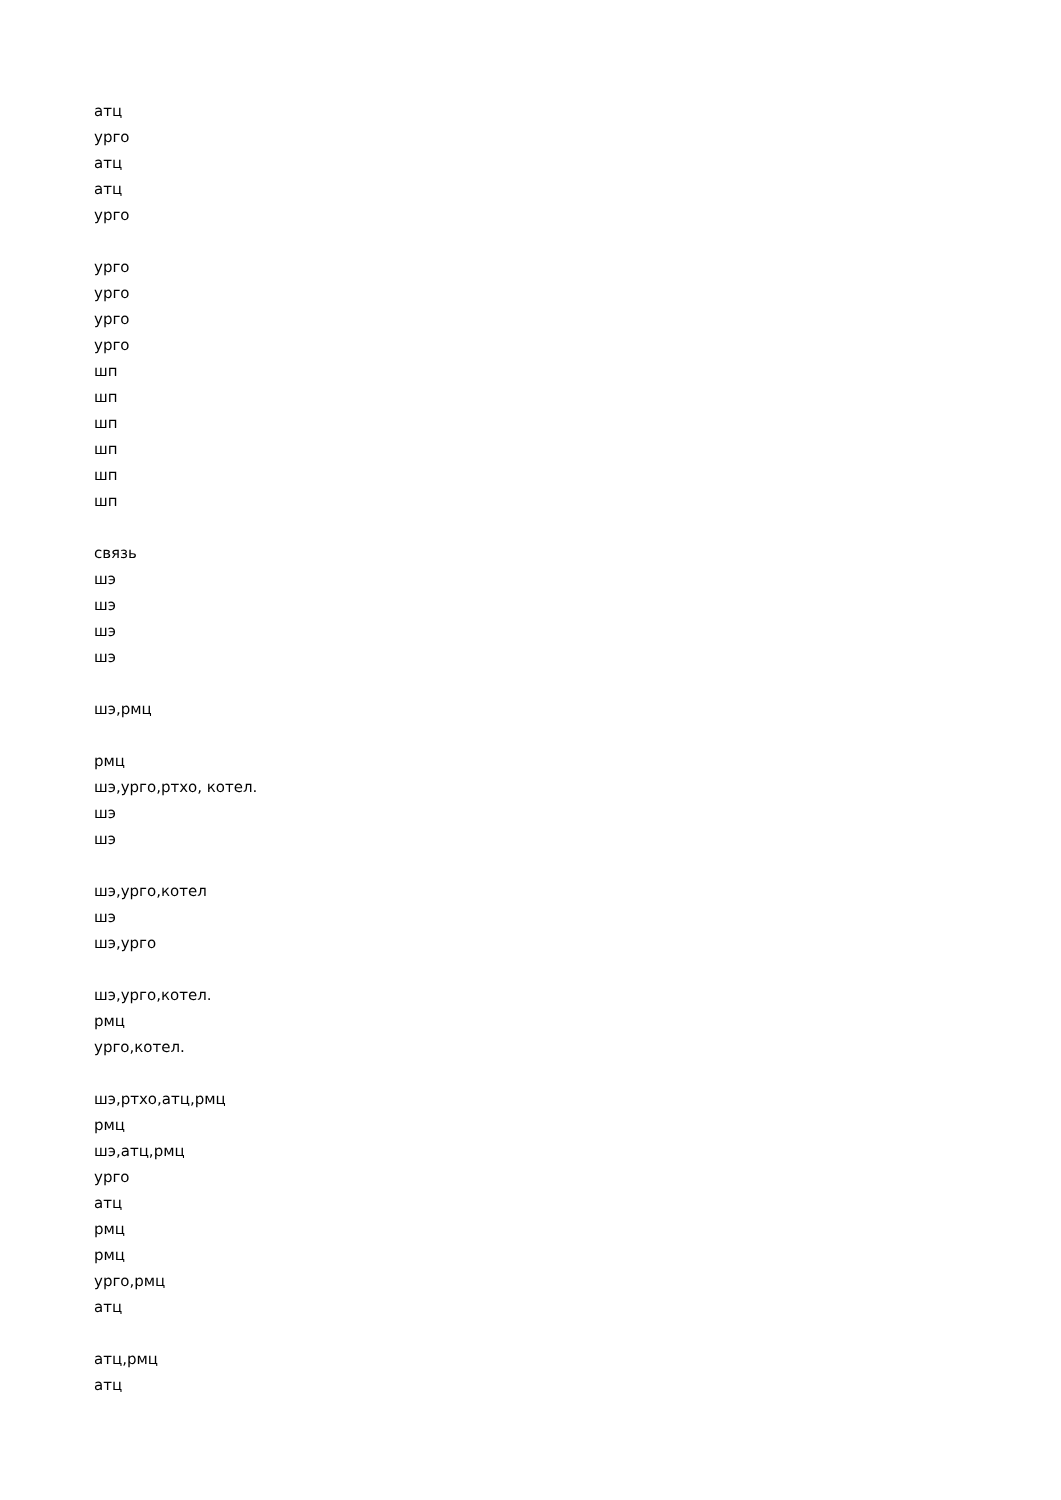атц
урго
атц
атц
урго
урго
урго
урго
урго
шп
шп
шп
шп
шп
шп
связь
шэ
шэ
шэ
шэ
шэ,рмц
рмц
шэ,урго,ртхо, котел.
шэ
шэ
шэ,урго,котел
шэ
шэ,урго
шэ,урго,котел.
рмц
урго,котел.
шэ,ртхо,атц,рмц
рмц
шэ,атц,рмц
урго
атц
рмц
рмц
урго,рмц
атц
атц,рмц
атц